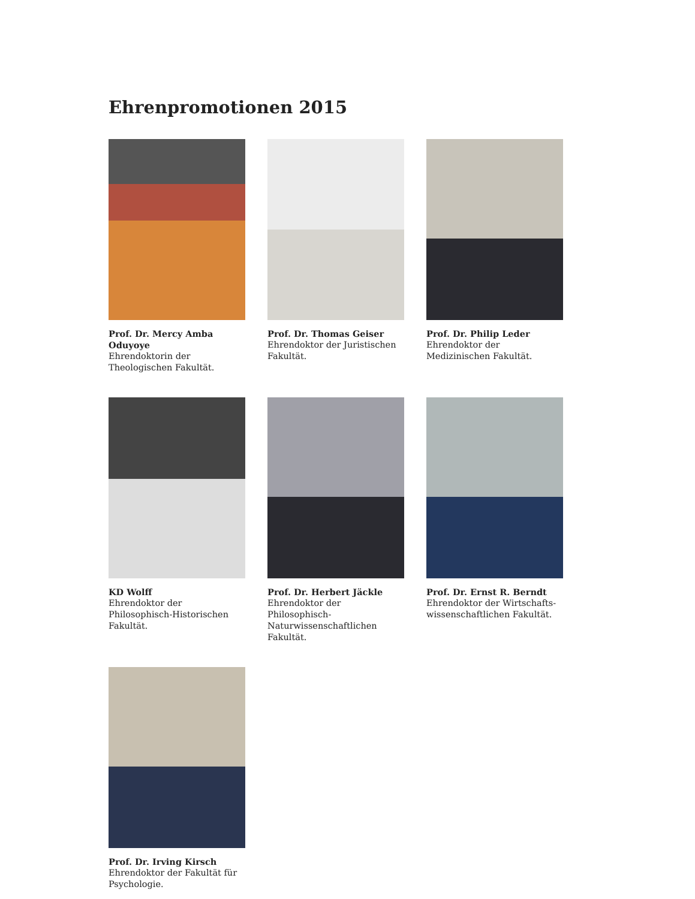Ehrenpromotionen 2015
Prof. Dr. Mercy Amba Oduyoye
Ehrendoktorin der Theologischen Fakultät.
Prof. Dr. Thomas Geiser
Ehrendoktor der Juristischen Fakultät.
Prof. Dr. Philip Leder
Ehrendoktor der Medizinischen Fakultät.
KD Wolff
Ehrendoktor der Philosophisch-Historischen Fakultät.
Prof. Dr. Herbert Jäckle
Ehrendoktor der Philosophisch-Naturwissenschaftlichen Fakultät.
Prof. Dr. Ernst R. Berndt
Ehrendoktor der Wirtschafts-wissenschaftlichen Fakultät.
Prof. Dr. Irving Kirsch
Ehrendoktor der Fakultät für Psychologie.